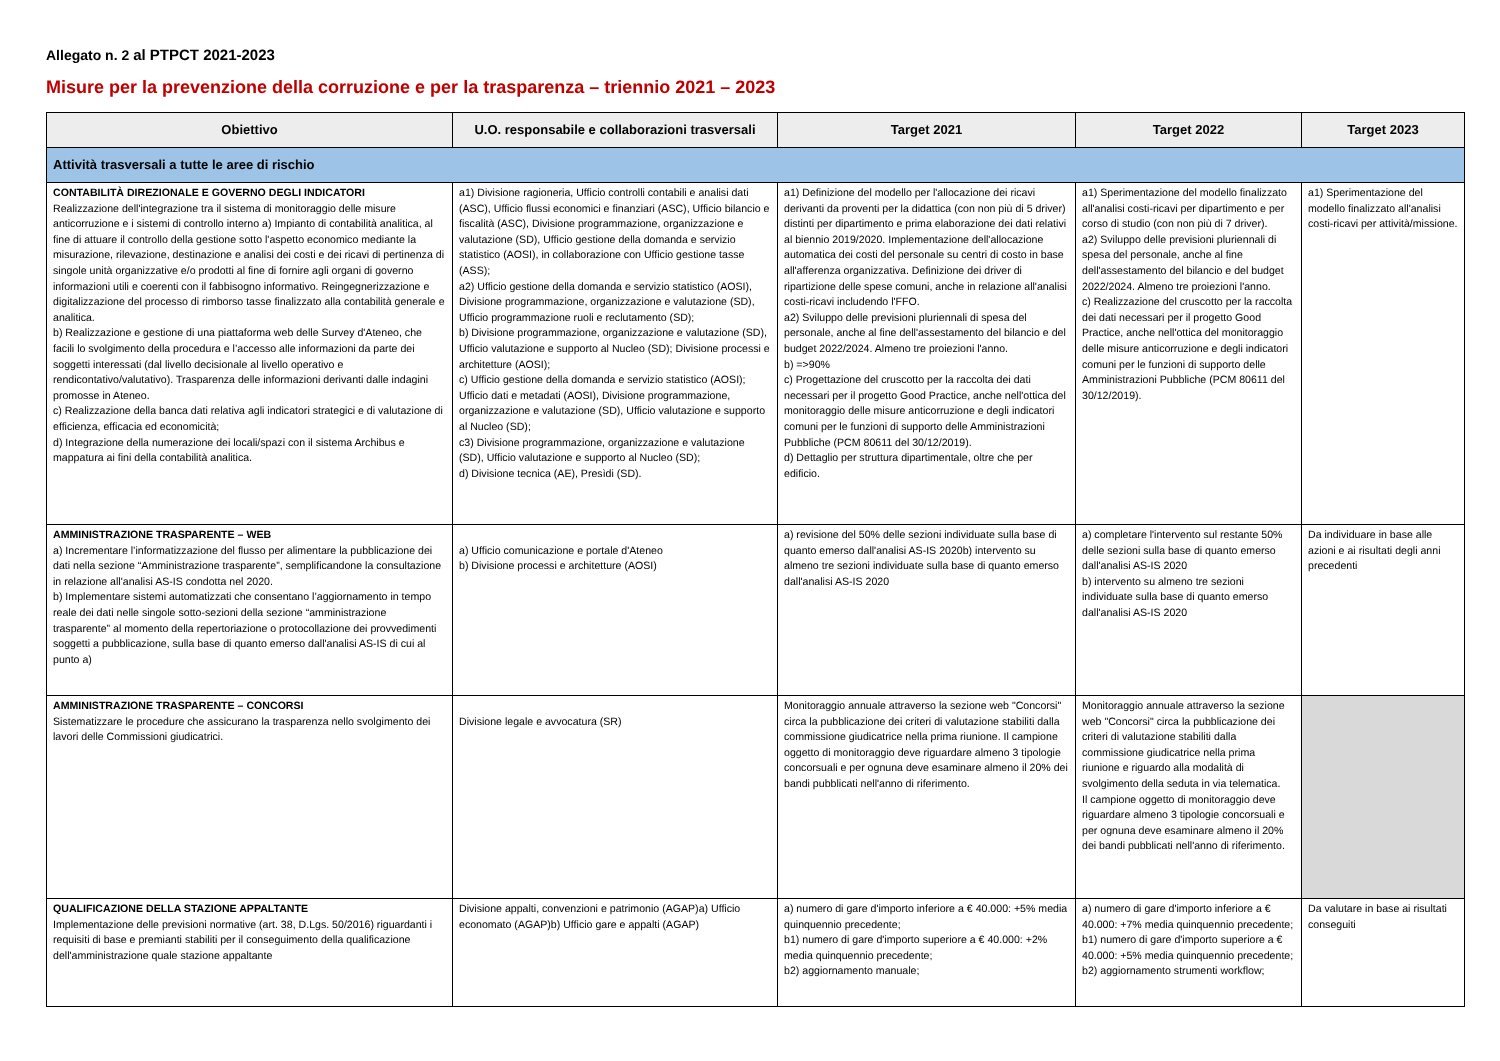Allegato n. 2 al PTPCT 2021-2023
Misure per la prevenzione della corruzione e per la trasparenza – triennio 2021 – 2023
| Obiettivo | U.O. responsabile e collaborazioni trasversali | Target 2021 | Target 2022 | Target 2023 |
| --- | --- | --- | --- | --- |
| Attività trasversali a tutte le aree di rischio | | | | |
| CONTABILITÀ DIREZIONALE E GOVERNO DEGLI INDICATORI Realizzazione dell'integrazione tra il sistema di monitoraggio delle misure anticorruzione e i sistemi di controllo interno a) Impianto di contabilità analitica, al fine di attuare il controllo della gestione sotto l'aspetto economico mediante la misurazione, rilevazione, destinazione e analisi dei costi e dei ricavi di pertinenza di singole unità organizzative e/o prodotti al fine di fornire agli organi di governo informazioni utili e coerenti con il fabbisogno informativo. Reingegnerizzazione e digitalizzazione del processo di rimborso tasse finalizzato alla contabilità generale e analitica. b) Realizzazione e gestione di una piattaforma web delle Survey d'Ateneo, che facili lo svolgimento della procedura e l’accesso alle informazioni da parte dei soggetti interessati (dal livello decisionale al livello operativo e rendicontativo/valutativo). Trasparenza delle informazioni derivanti dalle indagini promosse in Ateneo. c) Realizzazione della banca dati relativa agli indicatori strategici e di valutazione di efficienza, efficacia ed economicità; d) Integrazione della numerazione dei locali/spazi con il sistema Archibus e mappatura ai fini della contabilità analitica. | a1) Divisione ragioneria, Ufficio controlli contabili e analisi dati (ASC), Ufficio flussi economici e finanziari (ASC), Ufficio bilancio e fiscalità (ASC), Divisione programmazione, organizzazione e valutazione (SD), Ufficio gestione della domanda e servizio statistico (AOSI), in collaborazione con Ufficio gestione tasse (ASS); a2) Ufficio gestione della domanda e servizio statistico (AOSI), Divisione programmazione, organizzazione e valutazione (SD), Ufficio programmazione ruoli e reclutamento (SD); b) Divisione programmazione, organizzazione e valutazione (SD), Ufficio valutazione e supporto al Nucleo (SD); Divisione processi e architetture (AOSI); c) Ufficio gestione della domanda e servizio statistico (AOSI); Ufficio dati e metadati (AOSI), Divisione programmazione, organizzazione e valutazione (SD), Ufficio valutazione e supporto al Nucleo (SD); c3) Divisione programmazione, organizzazione e valutazione (SD), Ufficio valutazione e supporto al Nucleo (SD); d) Divisione tecnica (AE), Presìdi (SD). | a1) Definizione del modello per l'allocazione dei ricavi derivanti da proventi per la didattica (con non più di 5 driver) distinti per dipartimento e prima elaborazione dei dati relativi al biennio 2019/2020. Implementazione dell'allocazione automatica dei costi del personale su centri di costo in base all'afferenza organizzativa. Definizione dei driver di ripartizione delle spese comuni, anche in relazione all'analisi costi-ricavi includendo l'FFO. a2) Sviluppo delle previsioni pluriennali di spesa del personale, anche al fine dell'assestamento del bilancio e del budget 2022/2024. Almeno tre proiezioni l'anno. b) =>90% c) Progettazione del cruscotto per la raccolta dei dati necessari per il progetto Good Practice, anche nell'ottica del monitoraggio delle misure anticorruzione e degli indicatori comuni per le funzioni di supporto delle Amministrazioni Pubbliche (PCM 80611 del 30/12/2019). d) Dettaglio per struttura dipartimentale, oltre che per edificio. | a1) Sperimentazione del modello finalizzato all'analisi costi-ricavi per dipartimento e per corso di studio (con non più di 7 driver). a2) Sviluppo delle previsioni pluriennali di spesa del personale, anche al fine dell'assestamento del bilancio e del budget 2022/2024. Almeno tre proiezioni l'anno. c) Realizzazione del cruscotto per la raccolta dei dati necessari per il progetto Good Practice, anche nell'ottica del monitoraggio delle misure anticorruzione e degli indicatori comuni per le funzioni di supporto delle Amministrazioni Pubbliche (PCM 80611 del 30/12/2019). | a1) Sperimentazione del modello finalizzato all'analisi costi-ricavi per attività/missione. |
| AMMINISTRAZIONE TRASPARENTE – WEB a) Incrementare l’informatizzazione del flusso per alimentare la pubblicazione dei dati nella sezione “Amministrazione trasparente”, semplificandone la consultazione in relazione all'analisi AS-IS condotta nel 2020. b) Implementare sistemi automatizzati che consentano l’aggiornamento in tempo reale dei dati nelle singole sotto-sezioni della sezione “amministrazione trasparente” al momento della repertoriazione o protocollazione dei provvedimenti soggetti a pubblicazione, sulla base di quanto emerso dall'analisi AS-IS di cui al punto a) | a) Ufficio comunicazione e portale d'Ateneo b) Divisione processi e architetture (AOSI) | a) revisione del 50% delle sezioni individuate sulla base di quanto emerso dall'analisi AS-IS 2020b) intervento su almeno tre sezioni individuate sulla base di quanto emerso dall'analisi AS-IS 2020 | a) completare l'intervento sul restante 50% delle sezioni sulla base di quanto emerso dall'analisi AS-IS 2020 b) intervento su almeno tre sezioni individuate sulla base di quanto emerso dall'analisi AS-IS 2020 | Da individuare in base alle azioni e ai risultati degli anni precedenti |
| AMMINISTRAZIONE TRASPARENTE – CONCORSI Sistematizzare le procedure che assicurano la trasparenza nello svolgimento dei lavori delle Commissioni giudicatrici. | Divisione legale e avvocatura (SR) | Monitoraggio annuale attraverso la sezione web "Concorsi" circa la pubblicazione dei criteri di valutazione stabiliti dalla commissione giudicatrice nella prima riunione. Il campione oggetto di monitoraggio deve riguardare almeno 3 tipologie concorsuali e per ognuna deve esaminare almeno il 20% dei bandi pubblicati nell'anno di riferimento. | Monitoraggio annuale attraverso la sezione web "Concorsi" circa la pubblicazione dei criteri di valutazione stabiliti dalla commissione giudicatrice nella prima riunione e riguardo alla modalità di svolgimento della seduta in via telematica. Il campione oggetto di monitoraggio deve riguardare almeno 3 tipologie concorsuali e per ognuna deve esaminare almeno il 20% dei bandi pubblicati nell'anno di riferimento. | |
| QUALIFICAZIONE DELLA STAZIONE APPALTANTE Implementazione delle previsioni normative (art. 38, D.Lgs. 50/2016) riguardanti i requisiti di base e premianti stabiliti per il conseguimento della qualificazione dell'amministrazione quale stazione appaltante | Divisione appalti, convenzioni e patrimonio (AGAP)a) Ufficio economato (AGAP)b) Ufficio gare e appalti (AGAP) | a) numero di gare d'importo inferiore a € 40.000: +5% media quinquennio precedente; b1) numero di gare d'importo superiore a € 40.000: +2% media quinquennio precedente; b2) aggiornamento manuale; | a) numero di gare d'importo inferiore a € 40.000: +7% media quinquennio precedente; b1) numero di gare d'importo superiore a € 40.000: +5% media quinquennio precedente; b2) aggiornamento strumenti workflow; | Da valutare in base ai risultati conseguiti |